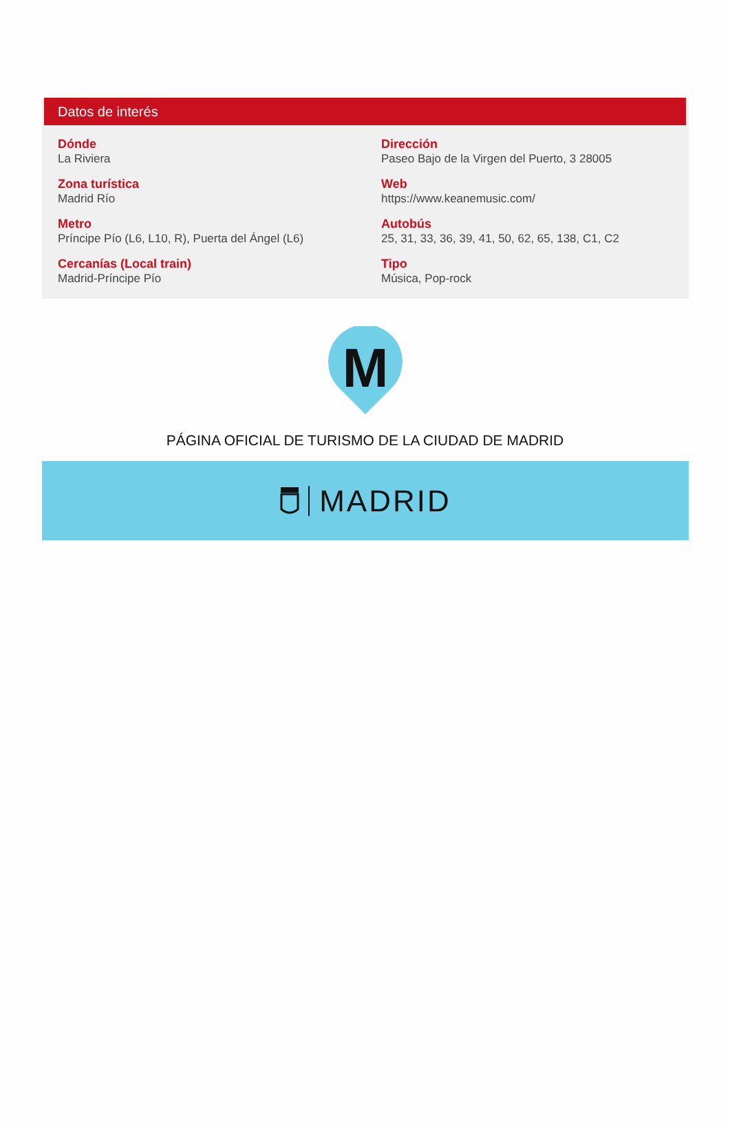Datos de interés
Dónde
La Riviera
Dirección
Paseo Bajo de la Virgen del Puerto, 3 28005
Zona turística
Madrid Río
Web
https://www.keanemusic.com/
Metro
Príncipe Pío (L6, L10, R), Puerta del Ángel (L6)
Autobús
25, 31, 33, 36, 39, 41, 50, 62, 65, 138, C1, C2
Cercanías (Local train)
Madrid-Príncipe Pío
Tipo
Música, Pop-rock
M
PÁGINA OFICIAL DE TURISMO DE LA CIUDAD DE MADRID
MADRID